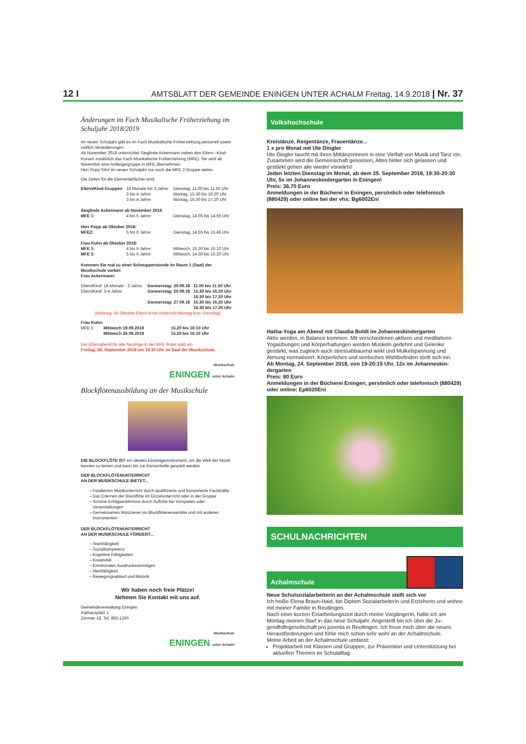12 I AMTSBLATT DER GEMEINDE ENINGEN UNTER ACHALM Freitag, 14.9.2018 | Nr. 37
Änderungen im Fach Musikalische Früherziehung im Schuljahr 2018/2019
Im neuen Schuljahr gibt es im Fach Musikalische Früherziehung personell sowie zeitlich Veränderungen.
Ab November 2018 unterrichtet Sieglinde Ackermann neben den Eltern –Kind-Kursen zusätzlich das Fach Musikalische Früherziehung (MFE). Sie wird ab November eine Anfängergruppe in MFE übernehmen.
Herr Popp führt im neuen Schuljahr nur noch die MFE 2-Gruppe weiter.
Die Zeiten für die Elementarfächer sind:
| Eltern/Kind-Gruppen | 18 Monate bis 3 Jahre: | Dienstag, 11.00 bis 11.50 Uhr |
| | 3 bis 4 Jahre: | Montag, 15.30 bis 16.20 Uhr |
| | 3 bis 4 Jahre: | Montag, 16.30 bis 17.20 Uhr |
| Sieglinde Ackermann ab November 2018 | | |
| MFE 1: | 4 bis 5 Jahre: | Dienstag, 14.05 bis 14.55 Uhr |
| Herr Popp ab Oktober 2018: | | |
| MFE2: | 5 bis 6 Jahre: | Dienstag, 14.55 bis 15.45 Uhr |
| Frau Kuhn ab Oktober 2018: | | |
| MFE 1: | 4 bis 5 Jahre: | Mittwoch, 15.20 bis 16.10 Uhr |
| MFE 2: | 5 bis 6 Jahre: | Mittwoch, 14.30 bis 15.20 Uhr |
Kommen Sie mal zu einer Schnupperstunde im Raum 1 (Saal) der Musikschule vorbei:
Frau Ackermann:
| Eltern/Kind: 18 Monate - 3 Jahre: | Donnerstag: 20.09.18 | 11.00 bis 11.50 Uhr |
| Eltern/Kind: 3-4 Jahre: | Donnerstag: 20.09.18 | 15.30 bis 16.20 Uhr 16.30 bis 17.20 Uhr |
| | Donnerstag: 27.09.18 | 15.30 bis 16.20 Uhr 16.30 bis 17.20 Uhr |
(Achtung: Ab Oktober Eltern-Kind-Unterricht Montag bzw. Dienstag)
| Frau Kuhn: | | |
| MFE 1: | Mittwoch 19.09.2018 Mittwoch 26.09.2018 | 15.20 bis 16:10 Uhr 15.20 bis 16.10 Uhr |
Der Elternabend für alle Neulinge in der MFE findet statt am
Freitag, 28. September 2018 um 19.30 Uhr im Saal der Musikschule.
Musikschule
ENINGEN unter Achalm
Blockflötenausbildung an der Musikschule
DIE BLOCKFLÖTE IST ein ideales Einsteigerinstrument, um die Welt der Musik kennen zu lernen und kann bis zur Konzertreife gespielt werden
DER BLOCKFLÖTENUNTERRICHT
AN DER MUSIKSCHULE BIETET...
Fundierten Musikunterricht durch qualifizierte und kompetente Fachkräfte
Das Erlernen der Blockflöte im Einzelunterricht oder in der Gruppe
Schöne Erfolgserlebnisse durch Auftritte bei Vorspielen oder Veranstaltungen
Gemeinsames Musizieren im Blockflötenensemble und mit anderen Instrumenten
DER BLOCKFLÖTENUNTERRICHT
AN DER MUSIKSCHULE FÖRDERT...
Teamfähigkeit
Sozialkompetenz
Kognitive Fähigkeiten
Kreativität
Emotionales Ausdrucksvermögen
Merkfähigkeit
Bewegungsablauf und Motorik
Wir haben noch freie Plätze!
Nehmen Sie Kontakt mit uns auf.
Gemeindeverwaltung Eningen
Rathausplatz 1
Zimmer 18, Tel. 892-1260
Musikschule
ENINGEN unter Achalm
Volkshochschule
Kreistänze, Reigentänze, Frauentänze...
1 x pro Monat mit Ute Dingler
Ute Dingler taucht mit ihren Mittänzerinnen in eine Vielfalt von Musik und Tanz ein. Zusammen wird die Gemeinschaft genossen, Altes hinter sich gelassen und gestärkt gehen alle wieder vorwärts!
Jeden letzten Dienstag im Monat, ab dem 25. September 2018, 19:30-20:30 Uhr, 5x im Johanneskindergarten in Eningen!
Preis: 36,70 Euro
Anmeldungen in der Bücherei in Eningen, persönlich oder telefonisch (880429) oder online bei der vhs: Bg6002Eni
Hatha-Yoga am Abend mit Claudia Boldt im Johanneskindergarten
Aktiv werden, in Balance kommen. Mit verschiedenen aktiven und meditativen Yogaübungen und Körperhaltungen werden Muskeln gedehnt und Gelenke gestärkt, was zugleich auch stressabbauend wirkt und Mulkelspannung und Atmung normalisiert. Körperliches und seelisches Wohlbefinden stellt sich ein.
Ab Montag, 24. September 2018, von 19-20:15 Uhr, 12x im Johanneskin-dergarten
Preis: 80 Euro
Anmeldungen in der Bücherei Eningen, persönlich oder telefonisch (880429) oder online: Ep6020Eni
SCHULNACHRICHTEN
Achalmschule
Neue Schulsozialarbeiterin an der Achalmschule stellt sich vor
Ich heiße Elena Braun-Haid, bin Diplom Sozialarbeiterin und Erzieherin und wohne mit meiner Familie in Reutlingen.
Nach einer kurzen Einarbeitungszeit durch meine Vorgängerin, hatte ich am Montag meinen Start in das neue Schuljahr. Angestellt bin ich über die Ju-gendhilfegesellschaft pro juventa in Reutlingen. Ich freue mich über die neuen Herausforderungen und fühle mich schon sehr wohl an der Achalmschule.
Meine Arbeit an der Achalmschule umfasst:
Projektarbeit mit Klassen und Gruppen, zur Prävention und Unterstützung bei aktuellen Themen im Schulalltag